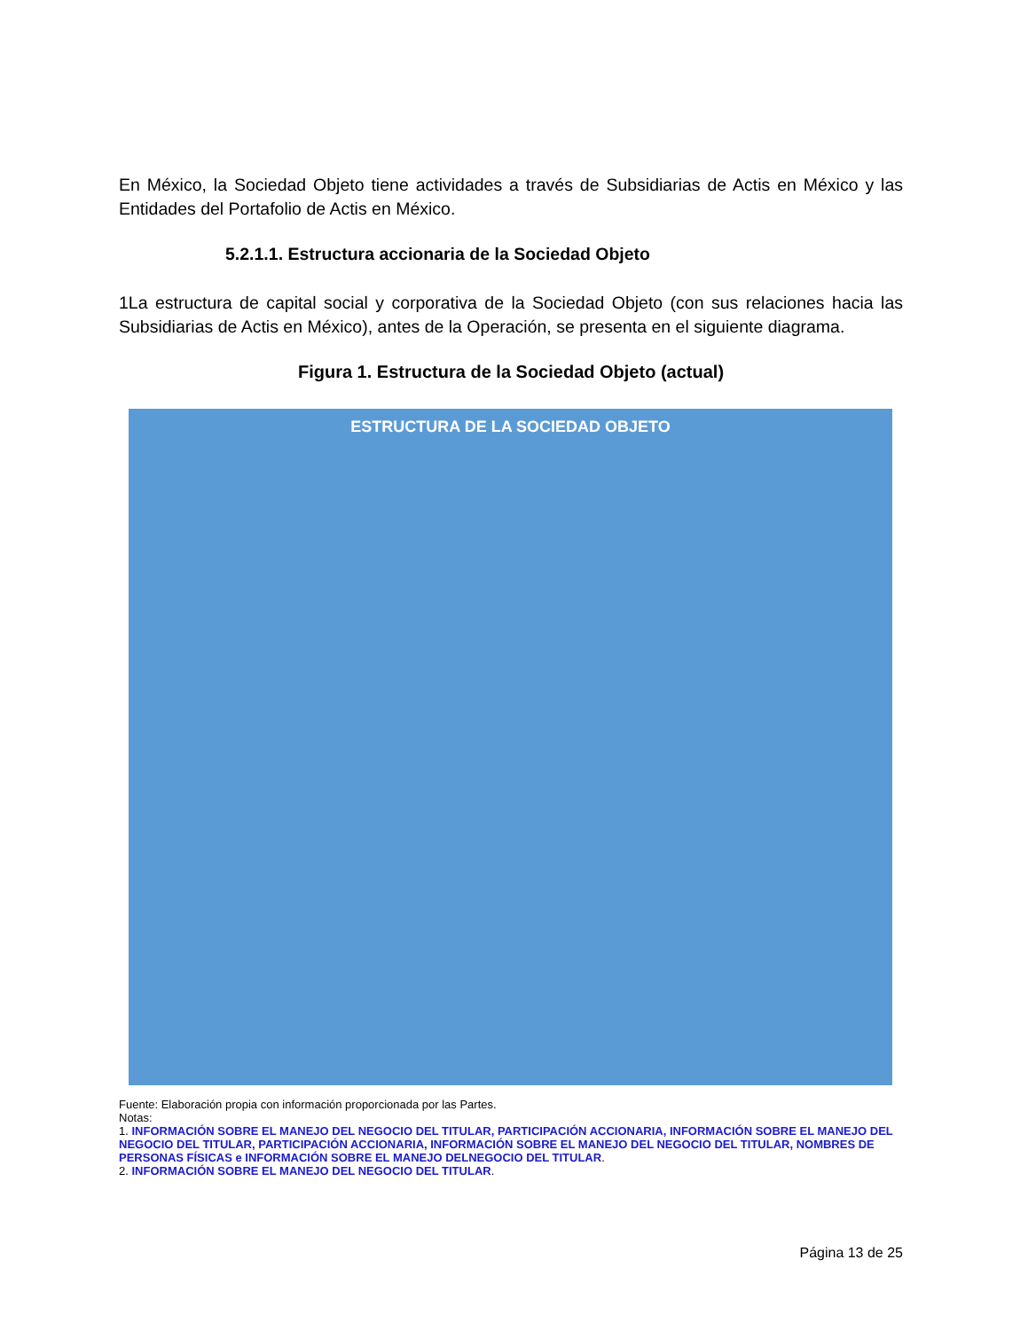En México, la Sociedad Objeto tiene actividades a través de Subsidiarias de Actis en México y las Entidades del Portafolio de Actis en México.
5.2.1.1. Estructura accionaria de la Sociedad Objeto
1La estructura de capital social y corporativa de la Sociedad Objeto (con sus relaciones hacia las Subsidiarias de Actis en México), antes de la Operación, se presenta en el siguiente diagrama.
Figura 1. Estructura de la Sociedad Objeto (actual)
ESTRUCTURA DE LA SOCIEDAD OBJETO
Fuente: Elaboración propia con información proporcionada por las Partes.
Notas:
1. INFORMACIÓN SOBRE EL MANEJO DEL NEGOCIO DEL TITULAR, PARTICIPACIÓN ACCIONARIA, INFORMACIÓN SOBRE EL MANEJO DEL NEGOCIO DEL TITULAR, PARTICIPACIÓN ACCIONARIA, INFORMACIÓN SOBRE EL MANEJO DEL NEGOCIO DEL TITULAR, NOMBRES DE PERSONAS FÍSICAS e INFORMACIÓN SOBRE EL MANEJO DELNEGOCIO DEL TITULAR.
2. INFORMACIÓN SOBRE EL MANEJO DEL NEGOCIO DEL TITULAR.
Página 13 de 25